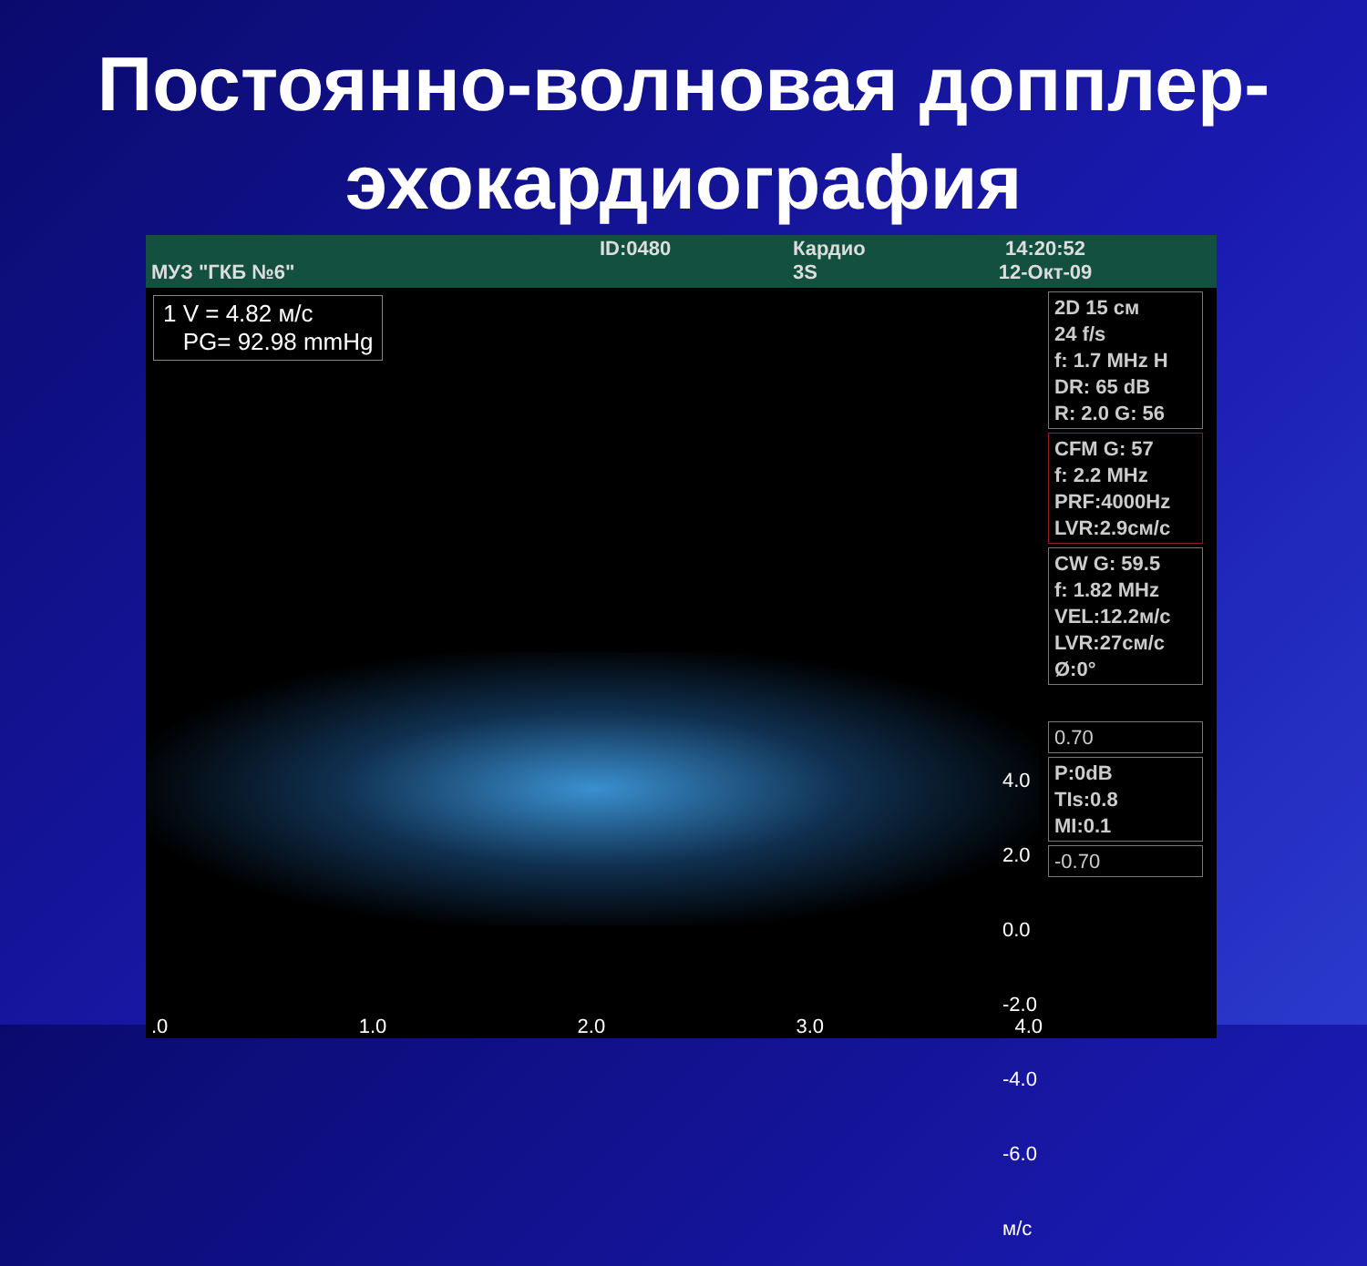Постоянно-волновая доппле­р-
эхокардиография
МУЗ "ГКБ №6"
ID:0480 Кардио
3S
14:20:52
12-Окт-09
1 V = 4.82 м/с
PG= 92.98 mmHg
4.0
2.0
0.0
-2.0
-4.0
-6.0 м/с
.0 1.0 2.0 3.0 4.0
2D 15 см
24 f/s
f: 1.7 MHz H
DR: 65 dB
R: 2.0 G: 56
CFM G: 57
f: 2.2 MHz
PRF:4000Hz
LVR:2.9см/с
CW G: 59.5
f: 1.82 MHz
VEL:12.2м/с
LVR:27см/с
Ø:0°
0.70
P:0dB
TIs:0.8
MI:0.1
-0.70